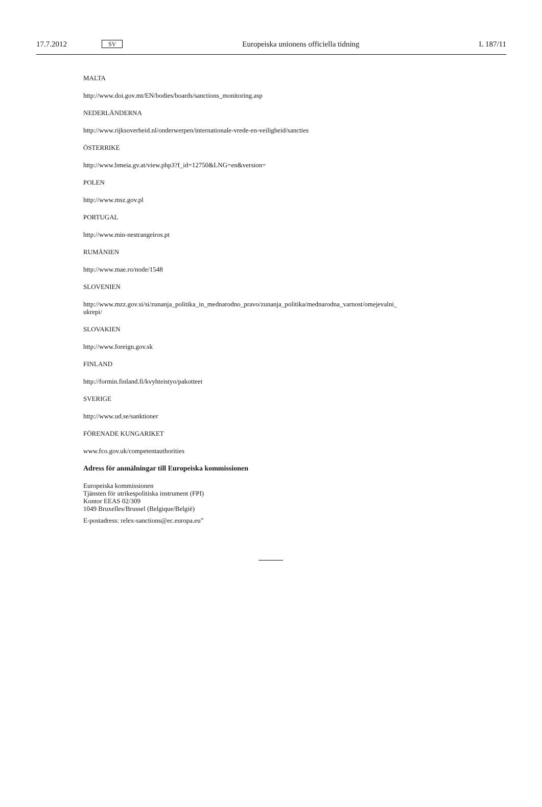17.7.2012 SV Europeiska unionens officiella tidning L 187/11
MALTA
http://www.doi.gov.mt/EN/bodies/boards/sanctions_monitoring.asp
NEDERLÄNDERNA
http://www.rijksoverheid.nl/onderwerpen/internationale-vrede-en-veiligheid/sancties
ÖSTERRIKE
http://www.bmeia.gv.at/view.php3?f_id=12750&LNG=en&version=
POLEN
http://www.msz.gov.pl
PORTUGAL
http://www.min-nestrangeiros.pt
RUMÄNIEN
http://www.mae.ro/node/1548
SLOVENIEN
http://www.mzz.gov.si/si/zunanja_politika_in_mednarodno_pravo/zunanja_politika/mednarodna_varnost/omejevalni_
ukrepi/
SLOVAKIEN
http://www.foreign.gov.sk
FINLAND
http://formin.finland.fi/kvyhteistyo/pakotteet
SVERIGE
http://www.ud.se/sanktioner
FÖRENADE KUNGARIKET
www.fco.gov.uk/competentauthorities
Adress för anmälningar till Europeiska kommissionen
Europeiska kommissionen
Tjänsten för utrikespolitiska instrument (FPI)
Kontor EEAS 02/309
1049 Bruxelles/Brussel (Belgique/België)
E-postadress: relex-sanctions@ec.europa.eu”